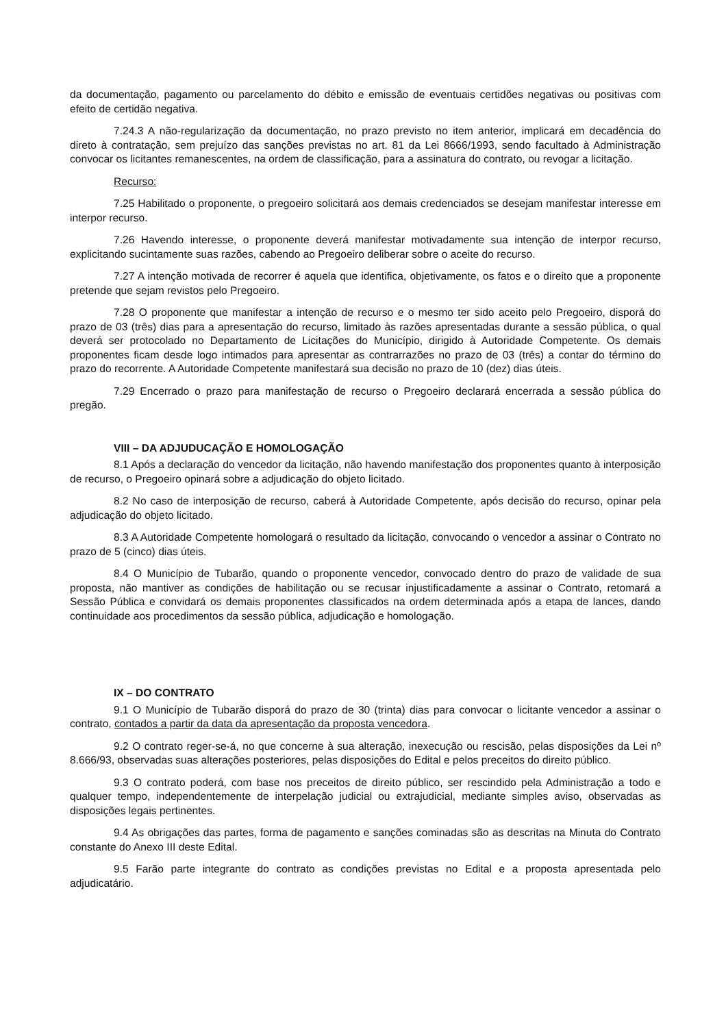da documentação, pagamento ou parcelamento do débito e emissão de eventuais certidões negativas ou positivas com efeito de certidão negativa.
7.24.3 A não-regularização da documentação, no prazo previsto no item anterior, implicará em decadência do direto à contratação, sem prejuízo das sanções previstas no art. 81 da Lei 8666/1993, sendo facultado à Administração convocar os licitantes remanescentes, na ordem de classificação, para a assinatura do contrato, ou revogar a licitação.
Recurso:
7.25 Habilitado o proponente, o pregoeiro solicitará aos demais credenciados se desejam manifestar interesse em interpor recurso.
7.26 Havendo interesse, o proponente deverá manifestar motivadamente sua intenção de interpor recurso, explicitando sucintamente suas razões, cabendo ao Pregoeiro deliberar sobre o aceite do recurso.
7.27 A intenção motivada de recorrer é aquela que identifica, objetivamente, os fatos e o direito que a proponente pretende que sejam revistos pelo Pregoeiro.
7.28 O proponente que manifestar a intenção de recurso e o mesmo ter sido aceito pelo Pregoeiro, disporá do prazo de 03 (três) dias para a apresentação do recurso, limitado às razões apresentadas durante a sessão pública, o qual deverá ser protocolado no Departamento de Licitações do Município, dirigido à Autoridade Competente. Os demais proponentes ficam desde logo intimados para apresentar as contrarrazões no prazo de 03 (três) a contar do término do prazo do recorrente. A Autoridade Competente manifestará sua decisão no prazo de 10 (dez) dias úteis.
7.29 Encerrado o prazo para manifestação de recurso o Pregoeiro declarará encerrada a sessão pública do pregão.
VIII – DA ADJUDUCAÇÃO E HOMOLOGAÇÃO
8.1 Após a declaração do vencedor da licitação, não havendo manifestação dos proponentes quanto à interposição de recurso, o Pregoeiro opinará sobre a adjudicação do objeto licitado.
8.2 No caso de interposição de recurso, caberá à Autoridade Competente, após decisão do recurso, opinar pela adjudicação do objeto licitado.
8.3 A Autoridade Competente homologará o resultado da licitação, convocando o vencedor a assinar o Contrato no prazo de 5 (cinco) dias úteis.
8.4 O Município de Tubarão, quando o proponente vencedor, convocado dentro do prazo de validade de sua proposta, não mantiver as condições de habilitação ou se recusar injustificadamente a assinar o Contrato, retomará a Sessão Pública e convidará os demais proponentes classificados na ordem determinada após a etapa de lances, dando continuidade aos procedimentos da sessão pública, adjudicação e homologação.
IX – DO CONTRATO
9.1 O Município de Tubarão disporá do prazo de 30 (trinta) dias para convocar o licitante vencedor a assinar o contrato, contados a partir da data da apresentação da proposta vencedora.
9.2 O contrato reger-se-á, no que concerne à sua alteração, inexecução ou rescisão, pelas disposições da Lei nº 8.666/93, observadas suas alterações posteriores, pelas disposições do Edital e pelos preceitos do direito público.
9.3 O contrato poderá, com base nos preceitos de direito público, ser rescindido pela Administração a todo e qualquer tempo, independentemente de interpelação judicial ou extrajudicial, mediante simples aviso, observadas as disposições legais pertinentes.
9.4 As obrigações das partes, forma de pagamento e sanções cominadas são as descritas na Minuta do Contrato constante do Anexo III deste Edital.
9.5 Farão parte integrante do contrato as condições previstas no Edital e a proposta apresentada pelo adjudicatário.